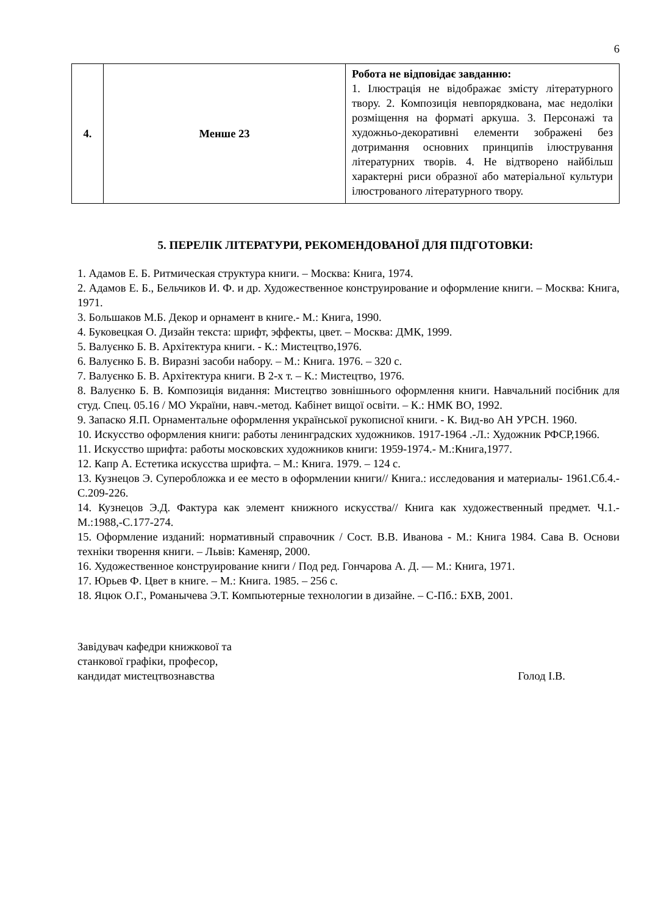6
| 4. | Менше 23 | Робота не відповідає завданню: 1. Ілюстрація не відображає змісту літературного твору. 2. Композиція невпорядкована, має недоліки розміщення на форматі аркуша. 3. Персонажі та художньо-декоративні елементи зображені без дотримання основних принципів ілюстрування літературних творів. 4. Не відтворено найбільш характерні риси образної або матеріальної культури ілюстрованого літературного твору. |
5. ПЕРЕЛІК ЛІТЕРАТУРИ, РЕКОМЕНДОВАНОЇ ДЛЯ ПІДГОТОВКИ:
1. Адамов Е. Б. Ритмическая структура книги. – Москва: Книга, 1974.
2. Адамов Е. Б., Бельчиков И. Ф. и др. Художественное конструирование и оформление книги. – Москва: Книга, 1971.
3. Большаков М.Б. Декор и орнамент в книге.- М.: Книга, 1990.
4. Буковецкая О. Дизайн текста: шрифт, эффекты, цвет. – Москва: ДМК, 1999.
5. Валуєнко Б. В. Архітектура книги. - К.: Мистецтво,1976.
6. Валуєнко Б. В. Виразні засоби набору. – М.: Книга. 1976. – 320 с.
7. Валуєнко Б. В. Архітектура книги. В 2-х т. – К.: Мистецтво, 1976.
8. Валуєнко Б. В. Композиція видання: Мистецтво зовнішнього оформлення книги. Навчальний посібник для студ. Спец. 05.16 / МО України, навч.-метод. Кабінет вищої освіти. – К.: НМК ВО, 1992.
9. Запаско Я.П. Орнаментальне оформлення української рукописної книги. - К. Вид-во АН УРСН. 1960.
10. Искусство оформления книги: работы ленинградских художников. 1917-1964 .-Л.: Художник РФСР,1966.
11. Искусство шрифта: работы московских художников книги: 1959-1974.- М.:Книга,1977.
12. Капр А. Естетика искусства шрифта. – М.: Книга. 1979. – 124 с.
13. Кузнецов Э. Суперобложка и ее место в оформлении книги// Книга.: исследования и материалы- 1961.Сб.4.-С.209-226.
14. Кузнецов Э.Д. Фактура как элемент книжного искусства// Книга как художественный предмет. Ч.1.-М.:1988,-С.177-274.
15. Оформление изданий: нормативный справочник / Сост. В.В. Иванова - М.: Книга 1984. Сава В. Основи техніки творення книги. – Львів: Каменяр, 2000.
16. Художественное конструирование книги / Под ред. Гончарова А. Д. — М.: Книга, 1971.
17. Юрьев Ф. Цвет в книге. – М.: Книга. 1985. – 256 с.
18. Яцюк О.Г., Романычева Э.Т. Компьютерные технологии в дизайне. – С-Пб.: БХВ, 2001.
Завідувач кафедри книжкової та
станкової графіки, професор,
кандидат мистецтвознавства
Голод І.В.